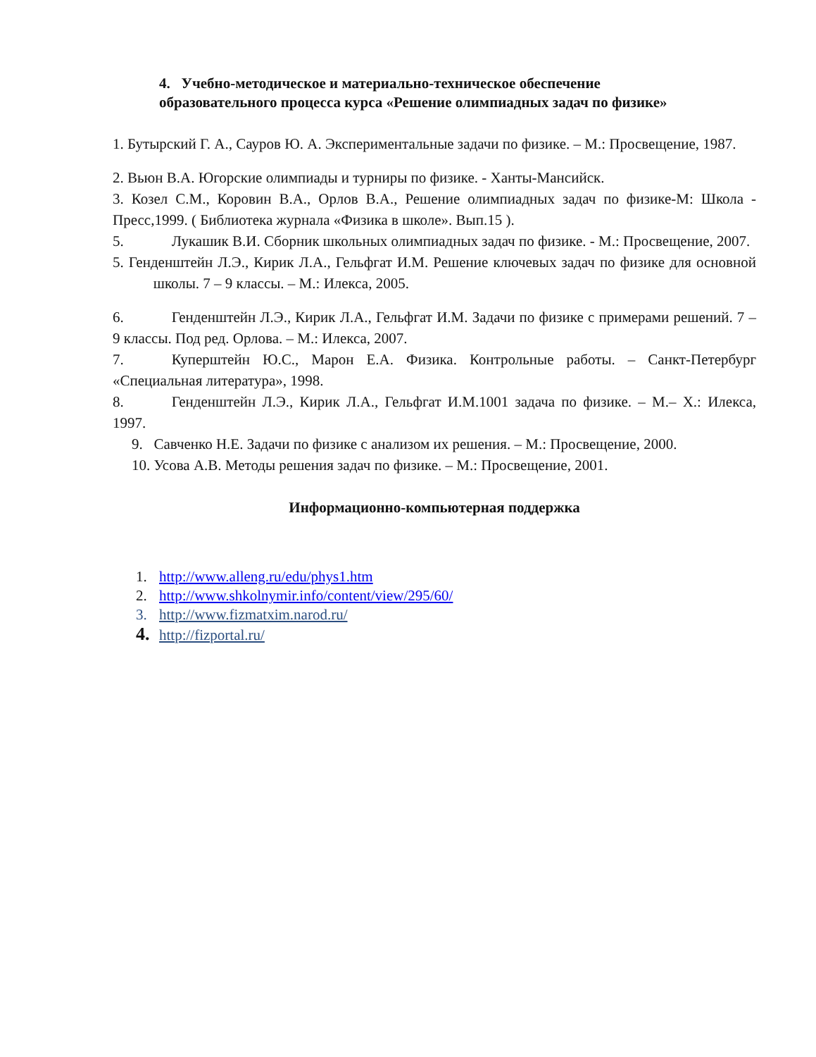4. Учебно-методическое и материально-техническое обеспечение
образовательного процесса курса «Решение олимпиадных задач по физике»
1. Бутырский Г. А., Сауров Ю. А. Экспериментальные задачи по физике. – М.: Просвещение, 1987.
2. Вьюн В.А. Югорские олимпиады и турниры по физике. - Ханты-Мансийск.
3. Козел С.М., Коровин В.А., Орлов В.А., Решение олимпиадных задач по физике-М: Школа - Пресс,1999. ( Библиотека журнала «Физика в школе». Вып.15 ).
5. Лукашик В.И. Сборник школьных олимпиадных задач по физике. - М.: Просвещение, 2007.
5. Генденштейн Л.Э., Кирик Л.А., Гельфгат И.М. Решение ключевых задач по физике для основной школы. 7 – 9 классы. – М.: Илекса, 2005.
6. Генденштейн Л.Э., Кирик Л.А., Гельфгат И.М. Задачи по физике с примерами решений. 7 – 9 классы. Под ред. Орлова. – М.: Илекса, 2007.
7. Куперштейн Ю.С., Марон Е.А. Физика. Контрольные работы. – Санкт-Петербург «Специальная литература», 1998.
8. Генденштейн Л.Э., Кирик Л.А., Гельфгат И.М.1001 задача по физике. – М.– Х.: Илекса, 1997.
9. Савченко Н.Е. Задачи по физике с анализом их решения. – М.: Просвещение, 2000.
10. Усова А.В. Методы решения задач по физике. – М.: Просвещение, 2001.
Информационно-компьютерная поддержка
1. http://www.alleng.ru/edu/phys1.htm
2. http://www.shkolnymir.info/content/view/295/60/
3. http://www.fizmatxim.narod.ru/
4. http://fizportal.ru/